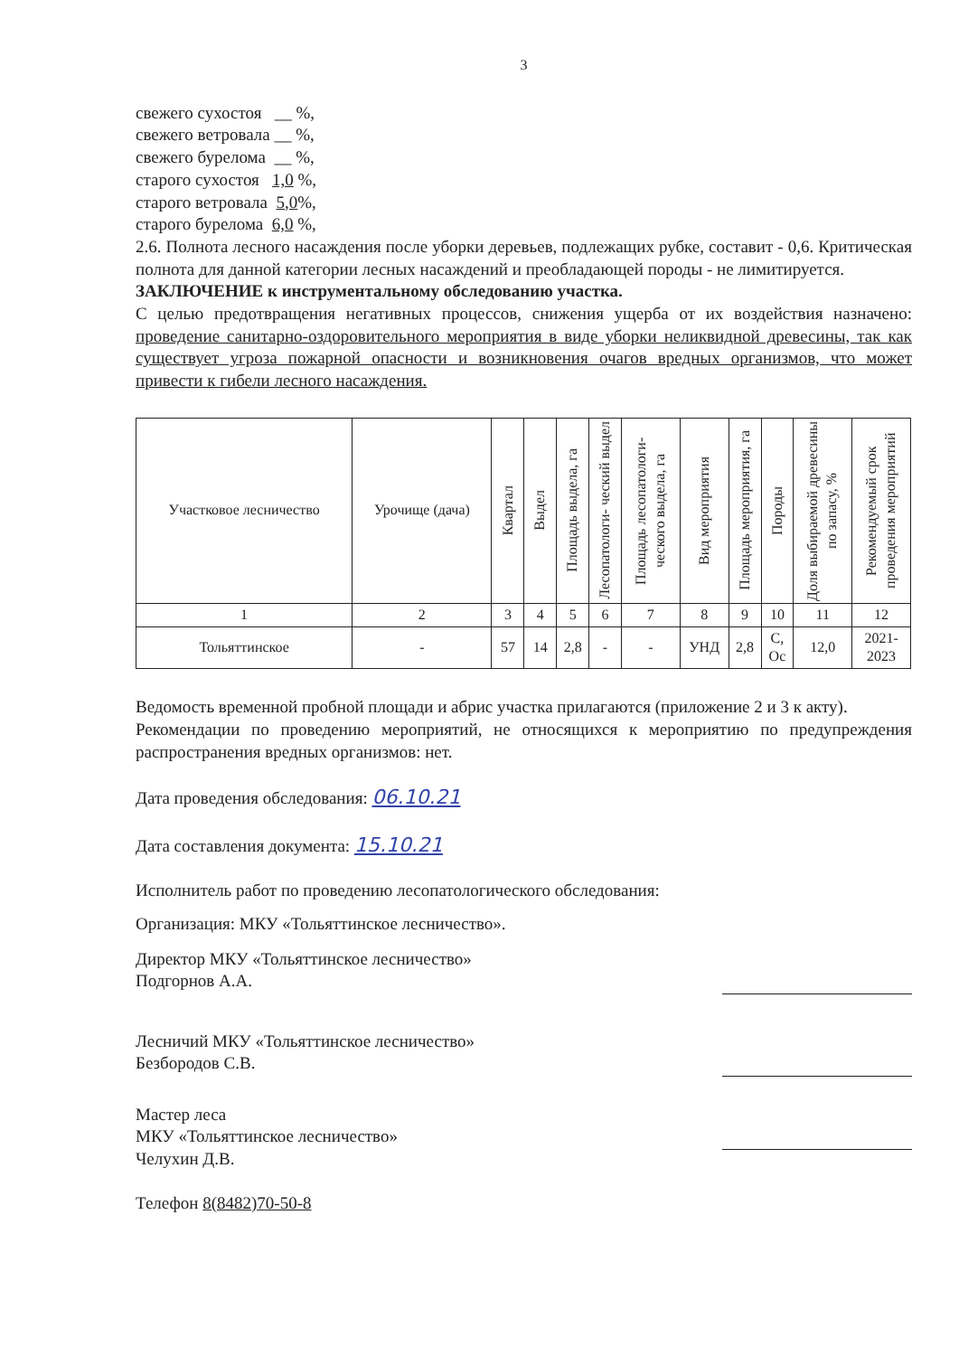3
свежего сухостоя __ %,
свежего ветровала __ %,
свежего бурелома __ %,
старого сухостоя 1,0 %,
старого ветровала 5,0%,
старого бурелома 6,0 %,
2.6. Полнота лесного насаждения после уборки деревьев, подлежащих рубке, составит - 0,6. Критическая полнота для данной категории лесных насаждений и преобладающей породы - не лимитируется.
ЗАКЛЮЧЕНИЕ к инструментальному обследованию участка.
С целью предотвращения негативных процессов, снижения ущерба от их воздействия назначено: проведение санитарно-оздоровительного мероприятия в виде уборки неликвидной древесины, так как существует угроза пожарной опасности и возникновения очагов вредных организмов, что может привести к гибели лесного насаждения.
| Участковое лесничество | Урочище (дача) | Квартал | Выдел | Площадь выдела, га | Лесопатологи- ческий выдел | Площадь лесопатологи-ческого выдела, га | Вид мероприятия | Площадь мероприятия, га | Породы | Доля выбираемой древесины по запасу, % | Рекомендуемый срок проведения мероприятий |
| --- | --- | --- | --- | --- | --- | --- | --- | --- | --- | --- | --- |
| 1 | 2 | 3 | 4 | 5 | 6 | 7 | 8 | 9 | 10 | 11 | 12 |
| Тольяттинское | - | 57 | 14 | 2,8 | - | - | УНД | 2,8 | С, Ос | 12,0 | 2021- 2023 |
Ведомость временной пробной площади и абрис участка прилагаются (приложение 2 и 3 к акту).
Рекомендации по проведению мероприятий, не относящихся к мероприятию по предупреждения распространения вредных организмов: нет.
Дата проведения обследования: 06.10.21
Дата составления документа: 15.10.21
Исполнитель работ по проведению лесопатологического обследования:
Организация: МКУ «Тольяттинское лесничество».
Директор МКУ «Тольяттинское лесничество»
Подгорнов А.А.
Лесничий МКУ «Тольяттинское лесничество»
Безбородов С.В.
Мастер леса
МКУ «Тольяттинское лесничество»
Челухин Д.В.
Телефон 8(8482)70-50-8